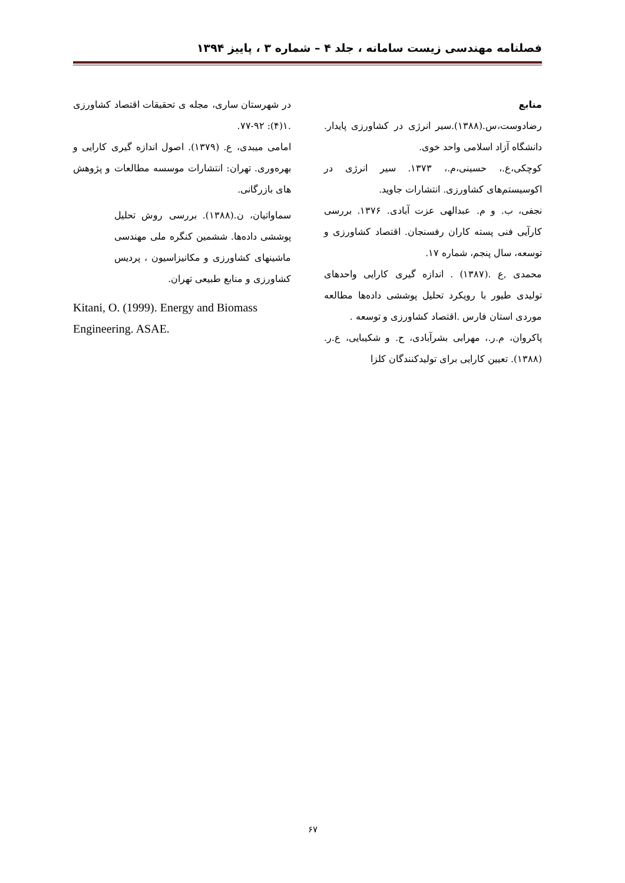فصلنامه مهندسی زیست سامانه ، جلد ۴ – شماره ۳ ، پاییز ۱۳۹۴
منابع
رضادوست،س.(۱۳۸۸).سیر انرژی در کشاورزی پایدار. دانشگاه آزاد اسلامی واحد خوی.
کوچکی،ع.، حسینی،م.، ۱۳۷۳. سیر انرژی در اکوسیستم‌های کشاورزی. انتشارات جاوید.
نجفی، ب. و م. عبدالهی عزت آبادی. ۱۳۷۶. بررسی کارآیی فنی پسته کاران رفسنجان. اقتصاد کشاورزی و توسعه، سال پنجم، شماره ۱۷.
محمدی ,ع .(۱۳۸۷) . اندازه گیری کارایی واحدهای تولیدی طیور با رویکرد تحلیل پوششی داده‌ها مطالعه موردی استان فارس .اقتصاد کشاورزی و توسعه .
پاکروان، م.ر.، مهرابی بشرآبادی، ح. و شکیبایی، ع.ر. (۱۳۸۸). تعیین کارایی برای تولیدکنندگان کلزا
در شهرستان ساری، مجله ی تحقیقات اقتصاد کشاورزی .۱(۴): ۹۲-۷۷.
امامی میبدی، ع. (۱۳۷۹). اصول اندازه گیری کارایی و بهره‌وری. تهران: انتشارات موسسه مطالعات و پژوهش های بازرگانی.
سماواتیان، ن.(۱۳۸۸). بررسی روش تحلیل پوششی داده‌ها. ششمین کنگره ملی مهندسی ماشینهای کشاورزی و مکانیزاسیون ، پردیس کشاورزی و منابع طبیعی تهران.
Kitani, O. (1999). Energy and Biomass Engineering. ASAE.
۶۷